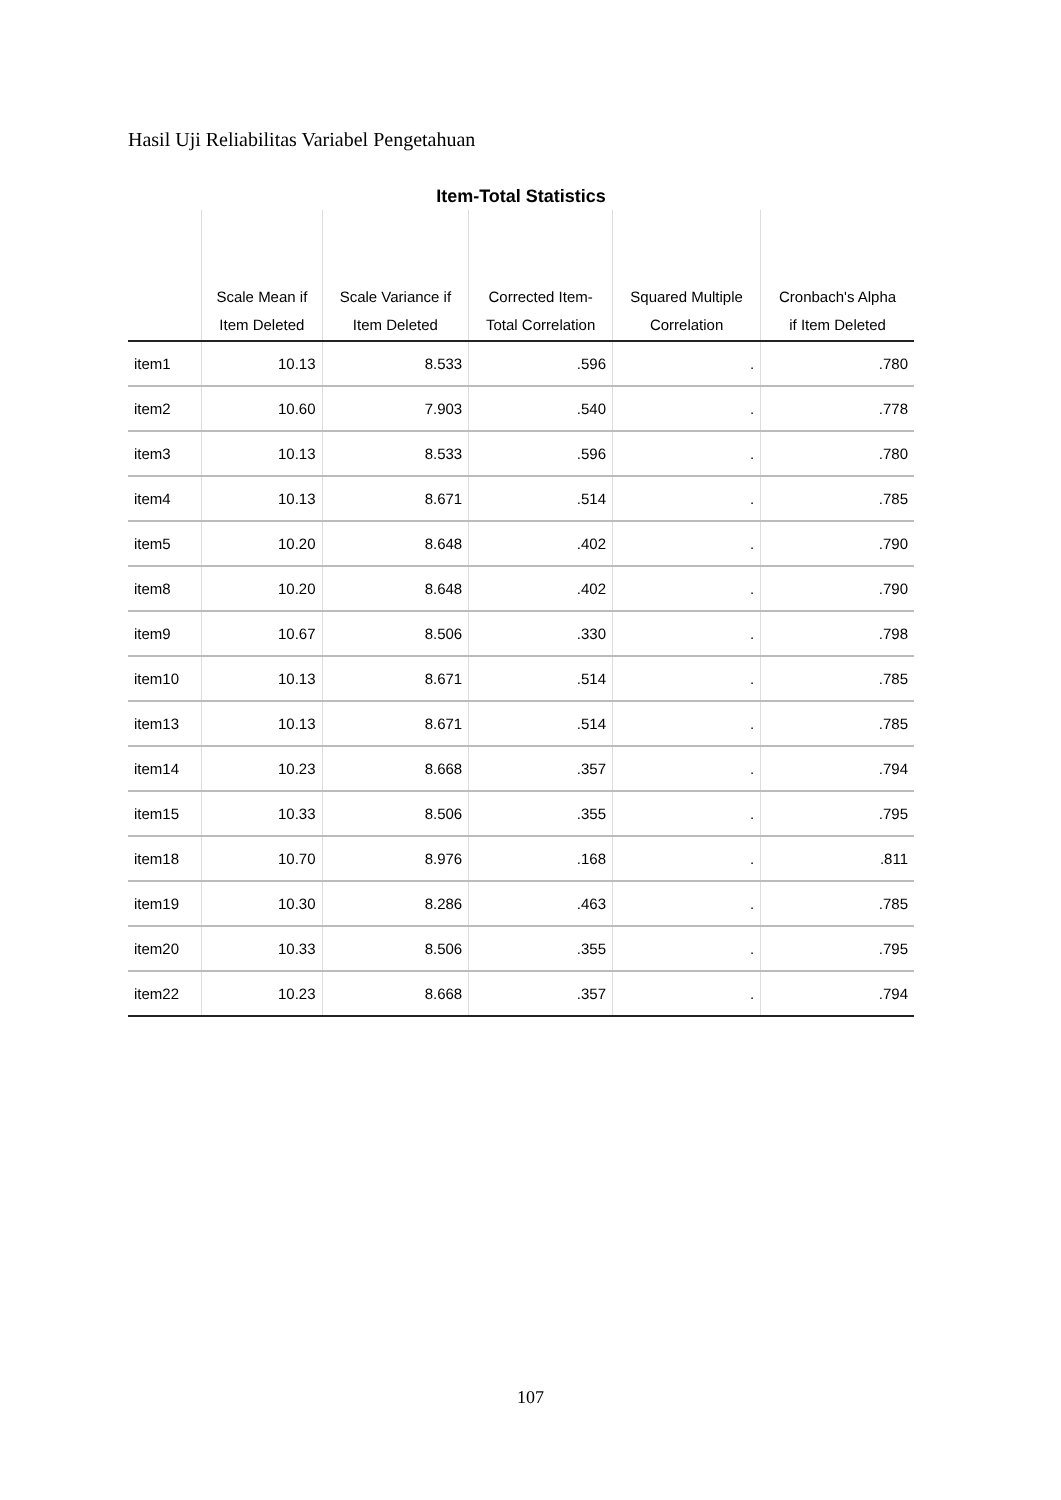Hasil Uji Reliabilitas Variabel Pengetahuan
Item-Total Statistics
| | Scale Mean if Item Deleted | Scale Variance if Item Deleted | Corrected Item- Total Correlation | Squared Multiple Correlation | Cronbach's Alpha if Item Deleted |
| --- | --- | --- | --- | --- | --- |
| item1 | 10.13 | 8.533 | .596 | . | .780 |
| item2 | 10.60 | 7.903 | .540 | . | .778 |
| item3 | 10.13 | 8.533 | .596 | . | .780 |
| item4 | 10.13 | 8.671 | .514 | . | .785 |
| item5 | 10.20 | 8.648 | .402 | . | .790 |
| item8 | 10.20 | 8.648 | .402 | . | .790 |
| item9 | 10.67 | 8.506 | .330 | . | .798 |
| item10 | 10.13 | 8.671 | .514 | . | .785 |
| item13 | 10.13 | 8.671 | .514 | . | .785 |
| item14 | 10.23 | 8.668 | .357 | . | .794 |
| item15 | 10.33 | 8.506 | .355 | . | .795 |
| item18 | 10.70 | 8.976 | .168 | . | .811 |
| item19 | 10.30 | 8.286 | .463 | . | .785 |
| item20 | 10.33 | 8.506 | .355 | . | .795 |
| item22 | 10.23 | 8.668 | .357 | . | .794 |
107